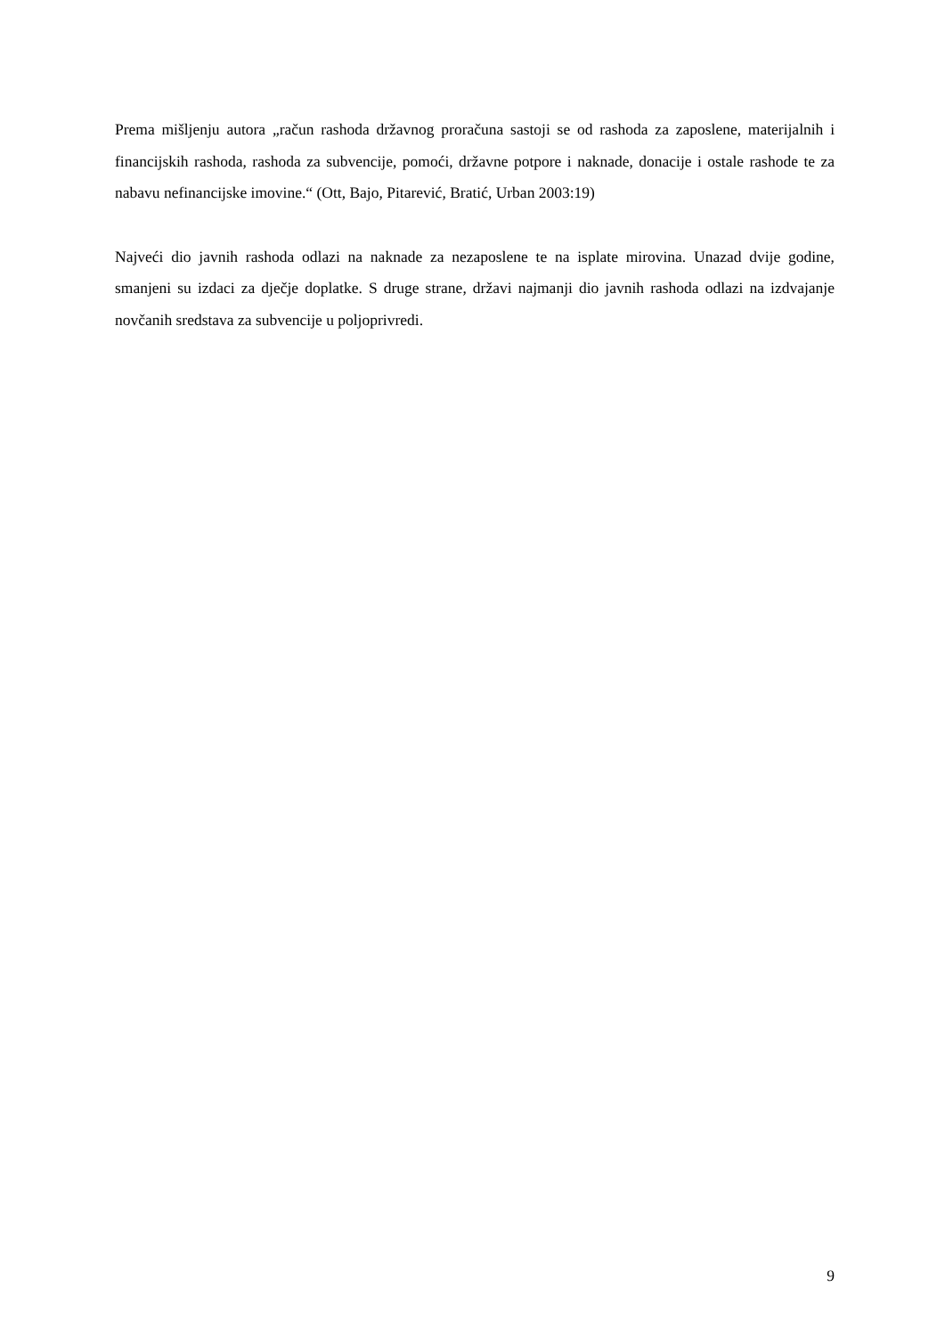Prema mišljenju autora „račun rashoda državnog proračuna sastoji se od rashoda za zaposlene, materijalnih i financijskih rashoda, rashoda za subvencije, pomoći, državne potpore i naknade, donacije i ostale rashode te za nabavu nefinancijske imovine.“ (Ott, Bajo, Pitarević, Bratić, Urban 2003:19)
Najveći dio javnih rashoda odlazi na naknade za nezaposlene te na isplate mirovina. Unazad dvije godine, smanjeni su izdaci za dječje doplatke. S druge strane, državi najmanji dio javnih rashoda odlazi na izdvajanje novčanih sredstava za subvencije u poljoprivredi.
9